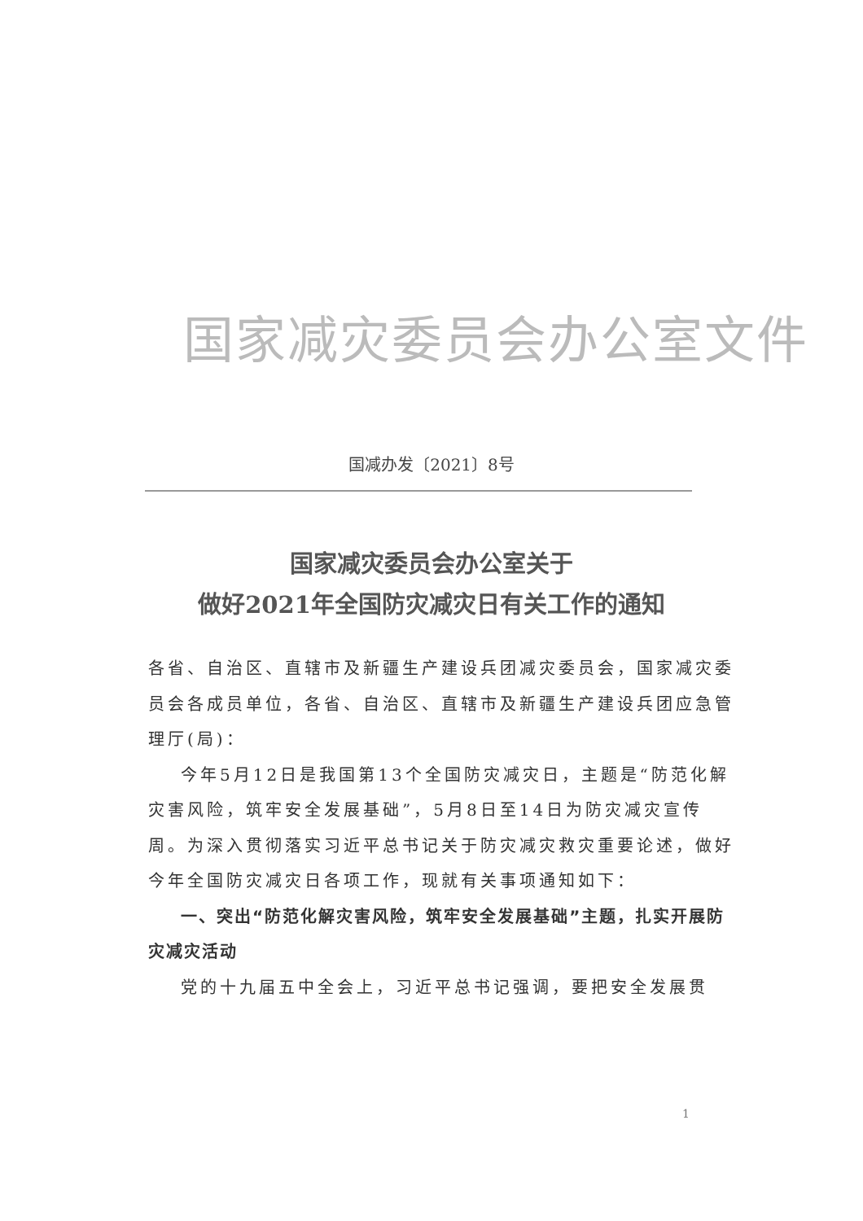国家减灾委员会办公室文件
国减办发〔2021〕8号
国家减灾委员会办公室关于
做好2021年全国防灾减灾日有关工作的通知
各省、自治区、直辖市及新疆生产建设兵团减灾委员会，国家减灾委员会各成员单位，各省、自治区、直辖市及新疆生产建设兵团应急管理厅(局)：
今年5月12日是我国第13个全国防灾减灾日，主题是“防范化解灾害风险，筑牢安全发展基础”，5月8日至14日为防灾减灾宣传周。为深入贯彻落实习近平总书记关于防灾减灾救灾重要论述，做好今年全国防灾减灾日各项工作，现就有关事项通知如下：
一、突出“防范化解灾害风险，筑牢安全发展基础”主题，扎实开展防灾减灾活动
党的十九届五中全会上，习近平总书记强调，要把安全发展贯
1